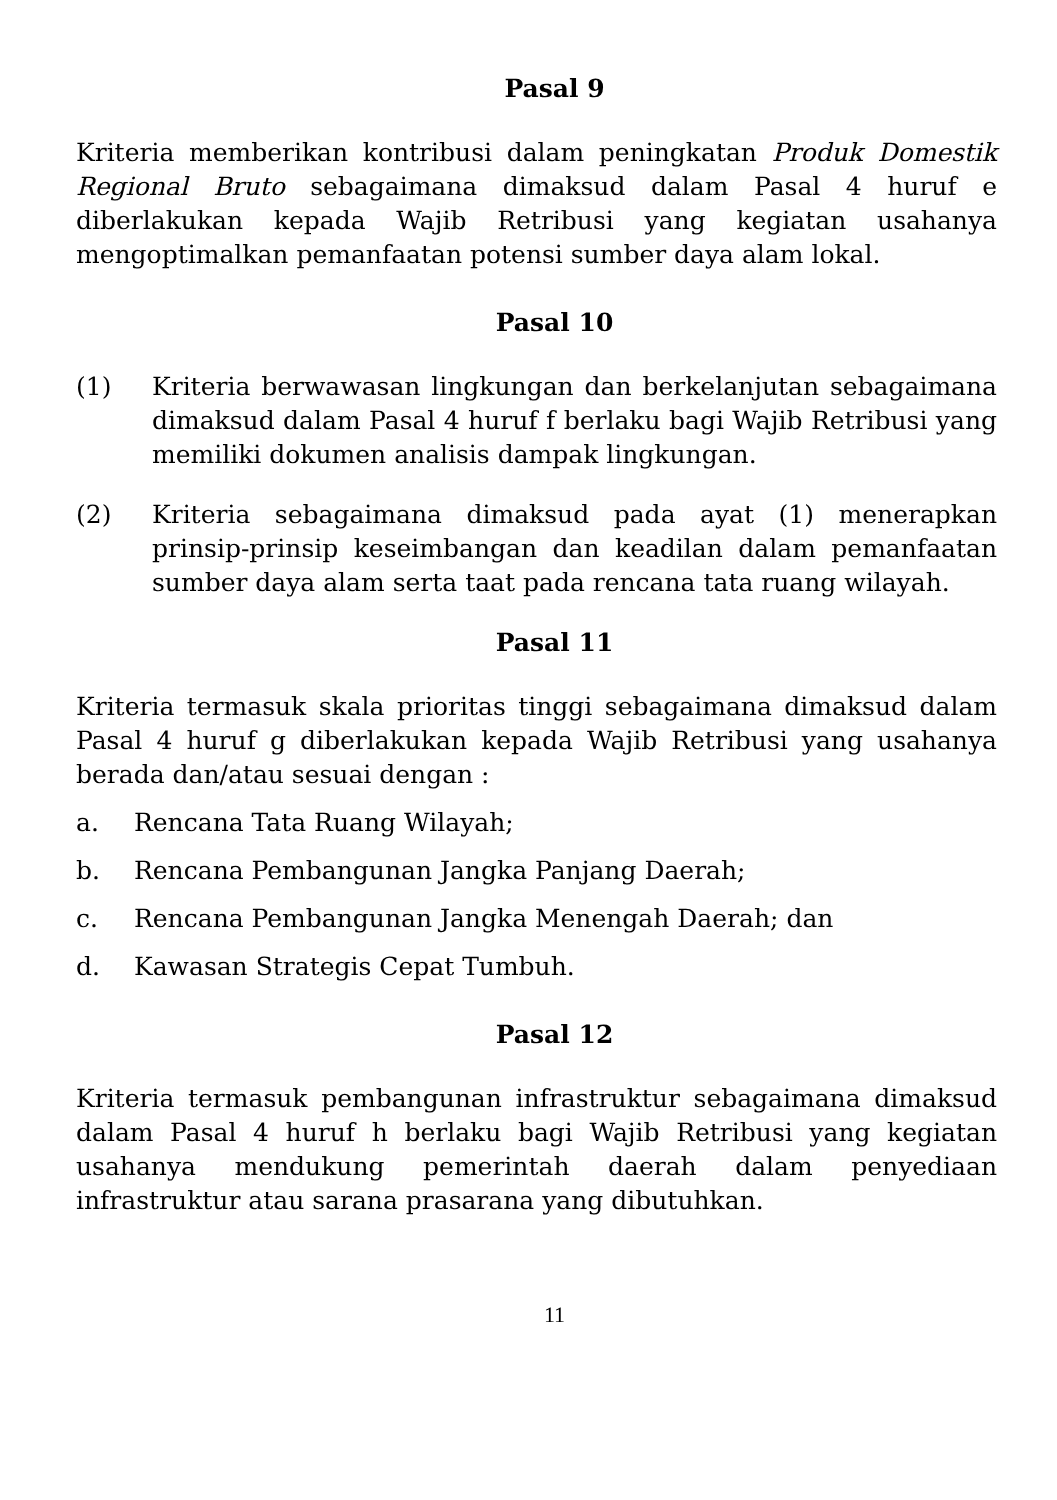Pasal 9
Kriteria memberikan kontribusi dalam peningkatan Produk Domestik Regional Bruto sebagaimana dimaksud dalam Pasal 4 huruf e diberlakukan kepada Wajib Retribusi yang kegiatan usahanya mengoptimalkan pemanfaatan potensi sumber daya alam lokal.
Pasal 10
(1) Kriteria berwawasan lingkungan dan berkelanjutan sebagaimana dimaksud dalam Pasal 4 huruf f berlaku bagi Wajib Retribusi yang memiliki dokumen analisis dampak lingkungan.
(2) Kriteria sebagaimana dimaksud pada ayat (1) menerapkan prinsip-prinsip keseimbangan dan keadilan dalam pemanfaatan sumber daya alam serta taat pada rencana tata ruang wilayah.
Pasal 11
Kriteria termasuk skala prioritas tinggi sebagaimana dimaksud dalam Pasal 4 huruf g diberlakukan kepada Wajib Retribusi yang usahanya berada dan/atau sesuai dengan :
a. Rencana Tata Ruang Wilayah;
b. Rencana Pembangunan Jangka Panjang Daerah;
c. Rencana Pembangunan Jangka Menengah Daerah; dan
d. Kawasan Strategis Cepat Tumbuh.
Pasal 12
Kriteria termasuk pembangunan infrastruktur sebagaimana dimaksud dalam Pasal 4 huruf h berlaku bagi Wajib Retribusi yang kegiatan usahanya mendukung pemerintah daerah dalam penyediaan infrastruktur atau sarana prasarana yang dibutuhkan.
11